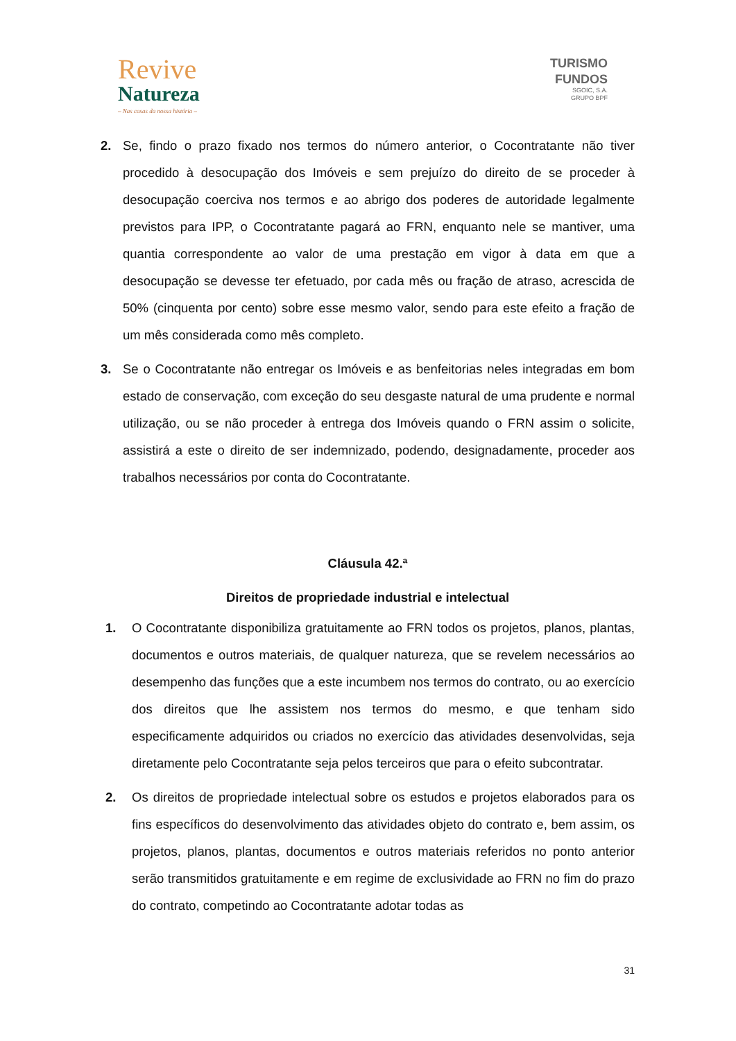Revive
Natureza
– Nas casas da nossa história –
TURISMO
FUNDOS
SGOIC, S.A.
GRUPO BPF
2. Se, findo o prazo fixado nos termos do número anterior, o Cocontratante não tiver procedido à desocupação dos Imóveis e sem prejuízo do direito de se proceder à desocupação coerciva nos termos e ao abrigo dos poderes de autoridade legalmente previstos para IPP, o Cocontratante pagará ao FRN, enquanto nele se mantiver, uma quantia correspondente ao valor de uma prestação em vigor à data em que a desocupação se devesse ter efetuado, por cada mês ou fração de atraso, acrescida de 50% (cinquenta por cento) sobre esse mesmo valor, sendo para este efeito a fração de um mês considerada como mês completo.
3. Se o Cocontratante não entregar os Imóveis e as benfeitorias neles integradas em bom estado de conservação, com exceção do seu desgaste natural de uma prudente e normal utilização, ou se não proceder à entrega dos Imóveis quando o FRN assim o solicite, assistirá a este o direito de ser indemnizado, podendo, designadamente, proceder aos trabalhos necessários por conta do Cocontratante.
Cláusula 42.ª
Direitos de propriedade industrial e intelectual
1. O Cocontratante disponibiliza gratuitamente ao FRN todos os projetos, planos, plantas, documentos e outros materiais, de qualquer natureza, que se revelem necessários ao desempenho das funções que a este incumbem nos termos do contrato, ou ao exercício dos direitos que lhe assistem nos termos do mesmo, e que tenham sido especificamente adquiridos ou criados no exercício das atividades desenvolvidas, seja diretamente pelo Cocontratante seja pelos terceiros que para o efeito subcontratar.
2. Os direitos de propriedade intelectual sobre os estudos e projetos elaborados para os fins específicos do desenvolvimento das atividades objeto do contrato e, bem assim, os projetos, planos, plantas, documentos e outros materiais referidos no ponto anterior serão transmitidos gratuitamente e em regime de exclusividade ao FRN no fim do prazo do contrato, competindo ao Cocontratante adotar todas as
31